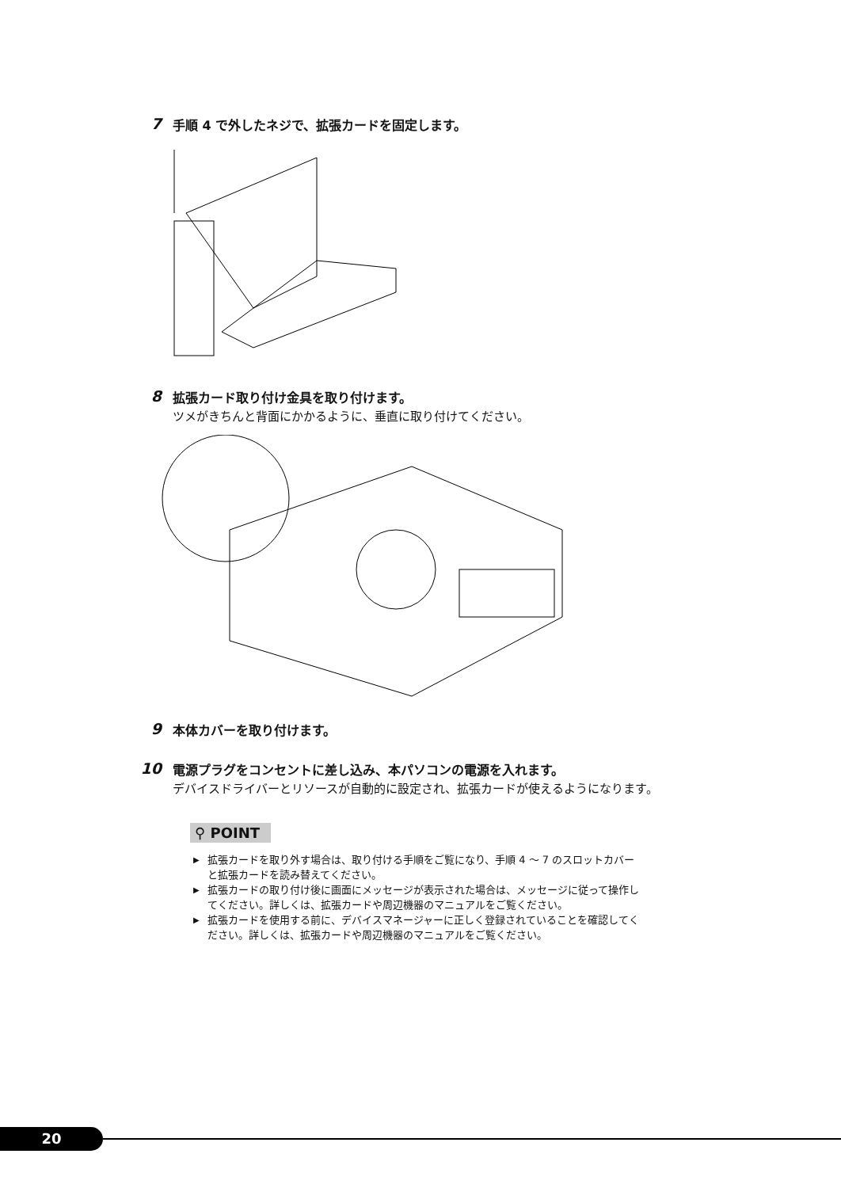7
手順 4 で外したネジで、拡張カードを固定します。
8
拡張カード取り付け金具を取り付けます。
ツメがきちんと背面にかかるように、垂直に取り付けてください。
9
本体カバーを取り付けます。
10
電源プラグをコンセントに差し込み、本パソコンの電源を入れます。
デバイスドライバーとリソースが自動的に設定され、拡張カードが使えるようになります。
⚲ POINT
▶ 拡張カードを取り外す場合は、取り付ける手順をご覧になり、手順 4 〜 7 のスロットカバーと拡張カードを読み替えてください。
▶ 拡張カードの取り付け後に画面にメッセージが表示された場合は、メッセージに従って操作してください。詳しくは、拡張カードや周辺機器のマニュアルをご覧ください。
▶ 拡張カードを使用する前に、デバイスマネージャーに正しく登録されていることを確認してください。詳しくは、拡張カードや周辺機器のマニュアルをご覧ください。
20